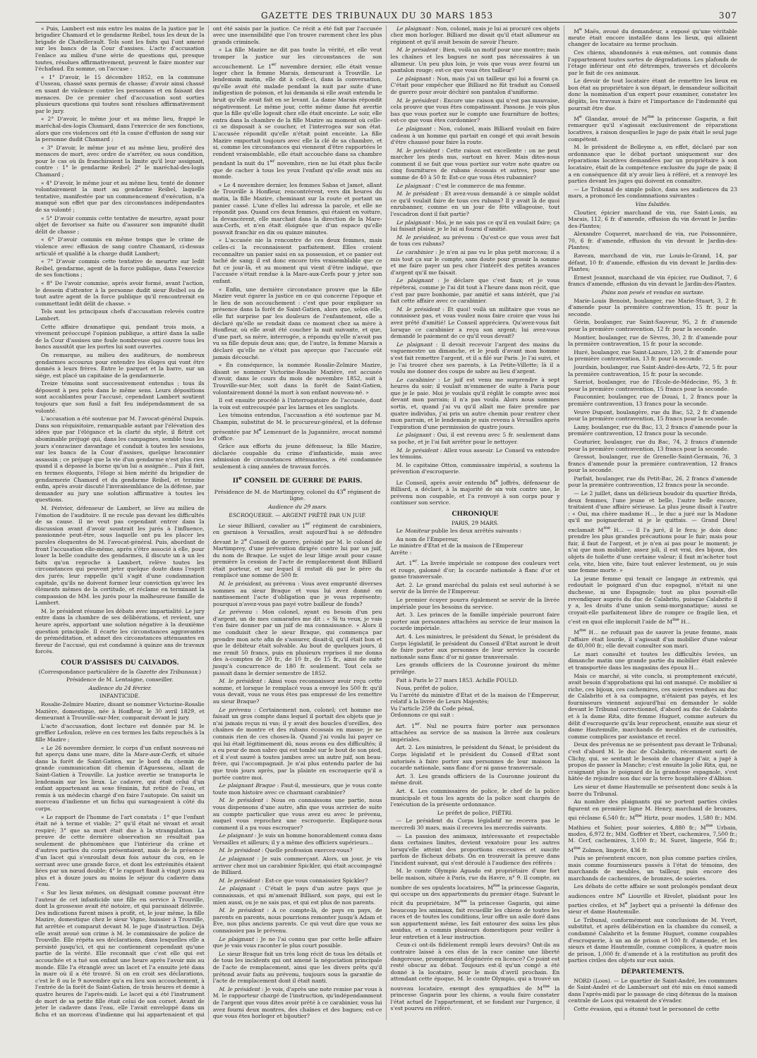GAZETTE DES TRIBUNAUX DU 30 MARS 1853 307
« Puis, Lambert est mis entre les mains de la justice par le brigadier Chamard et le gendarme Reibel, tous les deux de la brigade de Chatellerault. Tels sont les faits qui l'ont amené sur les bancs de la Cour d'assises. L'acte d'accusation l'enlace au milieu d'une série de questions qui, presque toutes, résolues affirmativement, peuvent le faire monter sur l'échafaud. En somme, on l'accuse :
« 1° D'avoir, le 15 décembre 1852, en la commune d'Usseau, chassé sans permis de chasse; d'avoir ainsi chassé en usant de violence contre les personnes et en faisant des menaces. De ce premier chef d'accusation sont sorties plusieurs questions qui toutes sont résolues affirmativement par le jury.
« 2° D'avoir, le même jour et au même lieu, frappé le maréchal-des-logis Chamard, dans l'exercice de ses fonctions, alors que ces violences ont été la cause d'effusion de sang sur la personne dudit Chamard ;
« 3° D'avoir, le même jour et au même lieu, proféré des menaces de mort, avec ordre de s'arrêter, ou sous condition, pour le cas où ils franchiraient la limite qu'il leur assignait, contre : 1° le gendarme Reibel; 2° le maréchal-des-logis Chamard ;
« 4° D'avoir, le même jour et au même lieu, tenté de donner volontairement la mort au gendarme Reibel, laquelle tentative, manifestée par un commencement d'exécution, n'a manqué son effet que par des circonstances indépendantes de sa volonté ;
« 5° D'avoir commis cette tentative de meurtre, ayant pour objet de favoriser sa fuite ou d'assurer son impunité dudit délit de chasse ;
« 6° D'avoir commis en même temps que le crime de violence avec effusion de sang contre Chamard, ci-dessus articulé et qualifié à la charge dudit Lambert;
« 7° D'avoir commis cette tentative de meurtre sur ledit Reibel, gendarme, agent de la force publique, dans l'exercice de ses fonctions ;
« 8° De l'avoir commise, après avoir formé, avant l'action, le dessein d'attenter à la personne dudit sieur Reibel ou de tout autre agent de la force publique qu'il rencontrerait en commettant ledit délit de chasse. »
Tels sont les principaux chefs d'accusation relevés contre Lambert.
Cette affaire dramatique qui, pendant trois mois, a vivement préoccupé l'opinion publique, a attiré dans la salle de la Cour d'assises une foule nombreuse qui couvre tous les bancs aussitôt que les portes lui sont ouvertes.
On remarque, au milieu des auditeurs, de nombreux gendarmes accourus pour entendre les éloges qui vont être donnés à leurs frères. Entre le parquet et la barre, sur un siége, est placé un capitaine de la gendarmerie.
Treize témoins sont successivement entendus ; tous ils déposent à peu près dans le même sens. Leurs dépositions sont accablantes pour l'accusé, cependant Lambert soutient toujours que son fusil a fait feu indépendamment de sa volonté.
L'accusation a été soutenue par M. l'avocat-général Dupuis. Dans son réquisitoire, remarquable autant par l'élévation des idées que par l'élégance et la clarté du style, il flétrit cet abominable préjugé qui, dans les campagnes, semble tous les jours s'enraciner davantage et conduit à toutes les sessions, sur les bancs de la Cour d'assises, quelque braconnier assassin ; ce préjugé que la vie d'un gendarme n'est plus rien quand il a dépassé la borne qu'on lui a assignée... Puis il fait, en termes éloquents, l'éloge si bien mérité du brigadier de gendarmerie Chamard et du gendarme Reibel, et termine enfin, après avoir discuté l'invraisemblance de la défense, par demander au jury une solution affirmative à toutes les questions.
M. Périvier, défenseur de Lambert, se lève au milieu de l'émotion de l'auditoire. Il ne recule pas devant les difficultés de sa cause. Il ne veut pas cependant entrer dans la discussion avant d'avoir soustrait les jurés à l'influence, passionnée peut-être, sous laquelle ont pu les placer les paroles éloquentes de M. l'avocat-général. Puis, abordant de front l'accusation elle-même, après s'être associé à elle, pour louer la belle conduite des gendarmes, il discute un à un les faits qu'on reproche à Lambert, relève toutes les circonstances qui peuvent jeter quelque doute dans l'esprit des jurés; leur rappelle qu'il s'agit d'une condamnation capitale, qu'ils ne doivent former leur conviction qu'avec les éléments mêmes de la certitude, et réclame en terminant la compassion de MM. les jurés pour la malheureuse famille de Lambert.
M. le président résume les débats avec impartialité. Le jury entre dans la chambre de ses délibérations, et revient, une heure après, apportant une solution négative à la deuxième question principale. Il écarte les circonstances aggravantes de préméditation, et admet des circonstances atténuantes en faveur de l'accusé, qui est condamné à quinze ans de travaux forcés.
COUR D'ASSISES DU CALVADOS.
(Correspondance particulière de la Gazette des Tribunaux.)
Présidence de M. Lentaigne, conseiller.
Audience du 24 février.
INFANTICIDE.
Rosalie-Zelmire Mazire, disant se nommer Victorine-Rosalie Mazière, domestique, née à Honfleur, le 30 avril 1829, et demeurant à Trouville-sur-Mer, comparait devant le jury.
L'acte d'accusation, dont lecture est donnée par M. le greffier Lefoulon, relève en ces termes les faits reprochés à la fille Mazire ;
« Le 26 novembre dernier, le corps d'un enfant nouveau-né fut aperçu dans une mare, dite la Mare-aux-Cerfs, et située dans la forêt de Saint-Gatien, sur le bord du chemin de grande communication dit chemin d'Aguesseau, allant de Saint-Gatien à Trouville. La justice avertie se transporta le lendemain sur les lieux. Le cadavre, qui était celui d'un enfant appartenant au sexe féminin, fut retiré de l'eau, et remis à un médecin chargé d'en faire l'autopsie. On saisit un morceau d'indienne et un fichu qui surnageaient à côté du corps.
« Le rapport de l'homme de l'art constata : 1° que l'enfant était né à terme et viable; 2° qu'il était né vivant et avait respiré; 3° que sa mort était due à la strangulation. La preuve de cette dernière observation ne résultait pas seulement de phénomènes que l'intérieur du crâne et d'autres parties du corps présentaient, mais de la présence d'un lacet qui s'enroulait deux fois autour du cou, en le serrant avec une grande force, et dont les extrémités étaient liées par un nœud double; 4° le rapport fixait à vingt jours au plus et à douze jours au moins le séjour du cadavre dans l'eau.
« Sur les lieux mêmes, on désignait comme pouvant être l'auteur de cet infanticide une fille en service à Trouville, dont la grossesse avait été notoire, et qui paraissait délivrée. Des indications furent mises à profit, et, le jour même, la fille Mazire, domestique chez le sieur Vigne, huissier à Trouville, fut arrêtée et comparut devant M. le juge d'instruction. Déjà elle avait avoué son crime à M. le commissaire de police de Trouville. Elle répéta ses déclarations, dans lesquelles elle a persisté jusqu'ici, et qui ne contiennent cependant qu'une partie de la vérité. Elle reconnaît que c'est elle qui est accouchée et a tué son enfant une heure après l'avoir mis au monde. Elle l'a étranglé avec un lacet et l'a ensuite jeté dans la mare où il a été trouvé. Si on en croit ses déclarations, c'est le 8 ou le 9 novembre qu'a eu lieu son accouchement, à l'entrée de la forêt de Saint-Gatien, de trois heures et demie à quatre heures de l'après-midi. Le lacet qui a été l'instrument de mort de sa petite fille était celui de son corset. Avant de jeter le cadavre dans l'eau, elle l'avait enveloppé dans un fichu et un morceau d'indienne qui lui appartenaient et qui ont été saisis par la justice. Ce récit a été fait par l'accusée avec une insensibilité que l'on trouve rarement chez les plus grands criminels.
« La fille Mazire ne dit pas toute la vérité, et elle veut tromper la justice sur les circonstances de son accouchement. Le 1<sup>er</sup> novembre dernier, elle était venue loger chez la femme Marais, demeurant à Trouville. Le lendemain matin, elle dit à celle-ci, dans la conversation, qu'elle avait été malade pendant la nuit par suite d'une indigestion de poisson, et lui demanda si elle avait entendu le bruit qu'elle avait fait en se levant. La dame Marais répondit négativement. Le même jour, cette même dame fut avertie que la fille qu'elle logeait chez elle était enceinte. Le soir, elle entra dans la chambre de la fille Mazire au moment où celle-ci se disposait à se coucher, et l'interrogea sur son état. L'accusée répondit qu'elle n'était point enceinte. La fille Mazire emportait toujours avec elle la clé de sa chambre, et si, comme les circonstances qui viennent d'être rapportées le rendent vraisemblable, elle était accouchée dans sa chambre pendant la nuit du 1<sup>er</sup> novembre, rien ne lui était plus facile que de cacher à tous les yeux l'enfant qu'elle avait mis au monde.
« Le 4 novembre dernier, les femmes Sabas et Jamet, allant de Trouville à Honfleur, rencontrèrent, vers dix heures du matin, la fille Mazire, cheminant sur la route et portant un panier cassé. L'une d'elles lui adressa la parole, et elle ne répondit pas. Quand ces deux femmes, qui étaient en voiture, la devancèrent, elle marchait dans la direction de la Mare-aux-Cerfs, et n'en était éloignée que d'un espace qu'elle pouvait franchir en dix ou quinze minutes.
« L'accusée nie la rencontre de ces deux femmes, mais celles-ci la reconnaissent parfaitement. Elles croient reconnaître un panier saisi en sa possession, et ce panier est taché de sang; il est donc encore très vraisemblable que ce fut ce jour-là, et au moment qui vient d'être indiqué, que l'accusée s'était rendue à la Mare-aux-Cerfs pour y jeter son enfant.
« Enfin, une dernière circonstance prouve que la fille Mazire veut égarer la justice en ce qui concerne l'époque et le lieu de son accouchement : c'est que pour expliquer sa présence dans la forêt de Saint-Gatien, alors que, selon elle, elle fut surprise par les douleurs de l'enfantement, elle a déclaré qu'elle se rendait dans ce moment chez sa mère à Honfleur, où elle avait été coucher la nuit suivante, et que, d'une part, sa mère, interrogée, a répondu qu'elle n'avait pas vu sa fille depuis deux ans; que, de l'autre, la femme Marais a déclaré qu'elle ne s'était pas aperçue que l'accusée eût jamais découché.
« En conséquence, la nommée Rosalie-Zelmire Mazire, disant se nommer Victorine-Rosalie Mazière, est accusée d'avoir, dans le cours du mois de novembre 1852, soit à Trouville-sur-Mer, soit dans la forêt de Saint-Gatien, volontairement donné la mort à son enfant nouveau-né. »
Il est ensuite procédé à l'interrogatoire de l'accusée, dont la voix est entrecoupée par les larmes et les sanglots.
Les témoins entendus, l'accusation a été soutenue par M. Champin, substitut de M. le procureur-général, et la défense présentée par M<sup>e</sup> Lemenuet de la Jugannière, avocat nommé d'office.
Grâce aux efforts du jeune défenseur, la fille Mazire, déclarée coupable du crime d'infanticide, mais avec admission de circonstances atténuantes, a été condamnée seulement à cinq années de travaux forcés.
II<sup>e</sup> CONSEIL DE GUERRE DE PARIS.
Présidence de M. de Martimprey, colonel du 43<sup>e</sup> régiment de ligne.
Audience du 29 mars.
ESCROQUERIE. — ARGENT PRÊTÉ PAR UN JUIF.
Le sieur Billiard, cavalier au 1<sup>er</sup> régiment de carabiniers, en garnison à Versailles, avait aujourd'hui à se défendre devant le 2<sup>e</sup> Conseil de guerre, présidé par M. le colonel de Martimprey, d'une prévention dirigée contre lui par un juif, du nom de Braque. Le sujet de leur litige avait pour cause première la cession de l'acte de remplacement dont Billiard était porteur, et sur lequel il restait dû par le père du remplacé une somme de 500 fr.
M. le président, au prévenu : Vous avez emprunté diverses sommes au sieur Braque et vous lui avez donné en nantissement l'acte d'obligation que je vous représente; pourquoi n'avez-vous pas payé votre bailleur de fonds?
Le prévenu : Mon colonel, ayant eu besoin d'un peu d'argent, un de mes camarades me dit : « Si tu veux, je vais t'en faire donner par un juif de ma connaissance. » Alors il me conduisit chez le sieur Braque, qui commença par prendre mon acte afin de s'assurer, disait-il, qu'il était bon et que le débiteur était solvable. Au bout de quelques jours, il me remit 50 francs, puis en plusieurs reprises il me donna des à-comptes de 20 fr., de 10 fr., de 15 fr., ainsi de suite jusqu'à concurrence de 180 fr. seulement. Tout cela se passait dans le dernier semestre de 1852.
M. le président : Ainsi vous reconnaissez avoir reçu cette somme, et lorsque le remplacé vous a envoyé les 500 fr. qu'il vous devait, vous ne vous êtes pas empressé de les remettre au sieur Braque?
Le prévenu : Certainement non, colonel; cet homme me faisait un gros compte dans lequel il portait des objets que je n'ai jamais reçus ni vus; il y avait des boucles d'oreilles, des chaînes de montre et des rubans écossais en masse; je ne connais rien de ces choses-là. Quand j'ai voulu lui payer ce qui lui était légitimement dû, nous avons eu des difficultés; il a eu peur de mon sabre qui est tombé sur le bout de son pied, et il s'est sauvé à toutes jambes avec un autre juif, son beau-frère, qui l'accompagnait. Je n'ai plus entendu parler de lui que trois jours après, par la plainte en escroquerie qu'il a portée contre moi.
Le plaignant Braque : Faut-il, messieurs, que je vous conte toute mon histoire avec ce charmant carabinier?
M. le président : Nous en connaissons une partie, nous vous dispensons d'une autre, afin que vous arriviez de suite au compte particulier que vous avez eu avec le prévenu, auquel vous reprochez une escroquerie. Expliquez-nous comment il a pu vous escroquer?
Le plaignant : Je suis un homme honorablement connu dans Versailles et ailleurs; il y a même des officiers supérieurs...
M. le président : Quelle profession exercez-vous?
Le plaignant : Je suis commerçant. Alors, un jour, je vis arriver chez moi un carabinier Spickler, qui était accompagné de Billiard.
M. le président : Est-ce que vous connaissiez Spickler?
Le plaignant : C'était le pays d'un autre pays que je connaissais, et qui m'amenait Billiard, son pays, qui est le mien aussi, ou je ne sais pas, et qui est plus de nos parents.
M. le président : A ce compte-là, de pays en pays, de parents en parents, nous pourrions remonter jusqu'à Adam et Eve, nos plus anciens parents. Ce qui veut dire que vous ne connaissiez pas le prévenu.
Le plaignant : Je ne l'ai connu que par cette belle affaire que je vais vous raconter le plus court possible.
Le sieur Braque fait un très long récit de tous les détails et de tous les incidents qui ont amené la négociation principale de l'acte de remplacement, ainsi que les divers prêts qu'il prétend avoir faits au prévenu, toujours sous la garantie de l'acte de remplacement dont il était nanti.
M. le président : Je vois, d'après une note remise par vous à M. le rapporteur chargé de l'instruction, qu'indépendamment de l'argent que vous dites avoir prêté à ce carabinier, vous lui avez fourni deux montres, des chaînes et des bagues; est-ce que vous êtes horloger et bijoutier?
Le plaignant : Non, colonel, mais je lui ai procuré ces objets chez mon horloger. Billiard me disait qu'il était allumeur au régiment et qu'il avait besoin de savoir l'heure.
M. le président : Bien, voilà un motif pour une montre; mais les chaînes et les bagues ne sont pas nécessaires à un allumeur. Un peu plus loin, je vois que vous avez fourni un pantalon rouge; est-ce que vous êtes tailleur?
Le plaignant : Non, mais j'ai un tailleur qui lui a fourni ça. C'était pour empêcher que Billiard ne fût traduit au Conseil de guerre pour avoir déchiré son pantalon d'uniforme.
M. le président : Encore une raison qui n'est pas mauvaise, cela prouve que vous êtes compatissant. Passons. Je vois plus bas que vous portez sur le compte une fourniture de bottes; est-ce que vous êtes cordonnier?
Le plaignant : Non, colonel, mais Billiard voulait en faire cadeau à un homme qui partait en congé et qui avait besoin d'être chaussé pour faire la route.
M. le président : Cette raison est excellente : on ne peut marcher les pieds nus, surtout en hiver. Mais dites-nous comment il se fait que vous portiez sur votre note quatre ou cinq fournitures de rubans écossais et autres, pour une somme de 40 à 50 fr. Est-ce que vous êtes rubannier?
Le plaignant : C'est le commerce de ma femme.
M. le président : Et avez-vous demandé à ce simple soldat ce qu'il voulait faire de tous ces rubans? Il y avait là de quoi enrubanner, comme en un jour de fête villageoise, tout l'escadron dont il fait partie?
Le plaignant : Moi, je ne sais pas ce qu'il en voulait faire; ça lui faisait plaisir, je le lui ai fourni d'amitié.
M. le président, au prévenu : Qu'est-ce que vous avez fait de tous ces rubans?
Le carabinier : Je n'en ai pas vu le plus petit morceau; il a mis tout ça sur le compte, sans doute pour grossir la somme et me faire payer un peu cher l'intérêt des petites avances d'argent qu'il me faisait.
Le plaignant : Je déclare que c'est faux; et je vous répéterai, comme je l'ai dit tout à l'heure dans mon récit, que c'est par pure bonhomie, par amitié et sans intérêt, que j'ai fait cette affaire avec ce carabinier.
M. le président : Et quoi! voilà un militaire que vous ne connaissez pas, et vous voulez nous faire croire que vous lui avez prêté d'amitié! Le Conseil appréciera. Qu'avez-vous fait lorsque ce carabinier a reçu son argent; lui avez-vous demandé le paiement de ce qu'il vous devait?
Le plaignant : Il devait recevoir l'argent des mains du vaguemestre un dimanche, et le jeudi d'avant mon homme s'est fait remettre l'argent, et il a filé sur Paris. Je l'ai suivi, et je l'ai trouvé chez ses parents, à La Petite-Villette; là il a voulu me donner des coups de sabre au lieu d'argent.
Le carabinier : Le juif est venu me surprendre à sept heures du soir; il voulait m'emmener de suite à Paris pour que je le paie. Moi je voulais qu'il réglât le compte avec moi devant mon parrain; il n'a pas voulu. Alors nous sommes sortis, et, quand j'ai vu qu'il allait me faire prendre par quatre individus, j'ai pris un autre chemin pour rentrer chez mon parrain, et le lendemain je suis revenu à Versailles après l'expiration d'une permission de quatre jours.
Le plaignant : Oui, il est revenu avec 5 fr. seulement dans sa poche, et je l'ai fait arrêter pour le nettoyer.
M. le président : Allez vous asseoir. Le Conseil va entendre les témoins.
M. le capitaine Otton, commissaire impérial, a soutenu la prévention d'escroquerie.
Le Conseil, après avoir entendu M<sup>e</sup> Joffrès, défenseur de Billiard, a déclaré, à la majorité de six voix contre une, le prévenu non coupable, et l'a renvoyé à son corps pour y continuer son service.
CHRONIQUE
PARIS, 29 MARS.
Le Moniteur publie les deux arrêtés suivants :
Au nom de l'Empereur,
Le ministre d'Etat et de la maison de l'Empereur
Arrête :
Art. 1<sup>er</sup>. La livrée impériale se compose des couleurs vert et rouge, galonné d'or; la cocarde nationale à flanc d'or et ganse transversale.
Art. 2. Le grand maréchal du palais est seul autorisé à se servir de la livrée de l'Empereur.
Le premier écuyer pourra également se servir de la livrée impériale pour les besoins du service.
Art. 3. Les princes de la famille impériale pourront faire porter aux personnes attachées au service de leur maison la cocarde impériale.
Art. 4. Les ministres, le président du Sénat, le président du Corps législatif, le président du Conseil d'Etat auront le droit de faire porter aux personnes de leur service la cocarde nationale sans flanc d'or ni ganse transversale.
Les grands officiers de la Couronne jouiront du même privilége.
Fait à Paris le 27 mars 1853. Achille FOULD.
Nous, préfet de police,
Vu l'arrêté du ministre d'Etat et de la maison de l'Empereur, relatif à la livrée de Leurs Majestés;
Vu l'article 259 du Code pénal,
Ordonnons ce qui suit :
Art. 1<sup>er</sup>. Nul ne pourra faire porter aux personnes attachées au service de sa maison la livrée aux couleurs impériales.
Art. 2. Les ministres, le président du Sénat, le président du Corps législatif et le président du Conseil d'Etat sont autorisés à faire porter aux personnes de leur maison la cocarde nationale, sans flanc d'or ni ganse transversale.
Art. 3. Les grands officiers de la Couronne jouiront du même droit.
Art. 4. Les commissaires de police, le chef de la police municipale et tous les agents de la police sont chargés de l'exécution de la présente ordonnance.
Le préfet de police, PIÉTRI.
— Le président du Corps législatif ne recevra pas le mercredi 30 mars, mais il recevra les mercredis suivants.
— La passion des animaux, intéressante et respectable dans certaines limites, devient vexatoire pour les autres lorsqu'elle atteint des proportions excessives et suscite parfois de fâcheux débats. On en trouverait la preuve dans l'incident suivant, qui s'est déroulé à l'audience des référés :
M. le comte Olympio Aguado est propriétaire d'une fort belle maison, située à Paris, rue du Havre, n° 9. Il compte, au nombre de ses opulents locataires, M<sup>me</sup> la princesse Gagarin, qui occupe un des appartements du premier étage. Suivant le récit du propriétaire, M<sup>me</sup> la princesse Gagarin, qui aime beaucoup les animaux, fait recueillir les chiens de toutes les races et de toutes les conditions, leur offre un asile doré dans son appartement même, les fait entourer des soins les plus assidus, et a commis plusieurs domestiques pour veiller à leur entretien et à leur instruction.
Ceux-ci ont-ils fidèlement rempli leurs devoirs? Ont-ils au contraire laissé à ces élus de la race canine une liberté dangereuse, promptement dégénérée en licence? Ce point est resté obscur au débat. Toujours est-il qu'un congé a été donné à la locataire, pour le mois d'avril prochain. En attendant cette époque, M. le comte Olympio, qui a trouvé un nouveau locataire, exempt des sympathies de M<sup>me</sup> la princesse Gagarin pour les chiens, a voulu faire constater l'état actuel de l'appartement, et se fondant sur l'urgence, il s'est pourvu en référé.
M<sup>e</sup> Maës, avoué du demandeur, a exposé qu'une véritable meute était encore installée dans les lieux, qui allaient changer de locataire au terme prochain.
Ces chiens, abandonnés à eux-mêmes, ont commis dans l'appartement toutes sortes de dégradations. Les plafonds de l'étage inférieur ont été détrempés, traversés et décolorés par le fait de ces animaux.
Le devoir de tout locataire étant de remettre les lieux en bon état au propriétaire à son départ, le demandeur sollicitait donc la nomination d'un expert pour examiner, constater les dégâts, les travaux à faire et l'importance de l'indemnité qui pourrait être due.
M<sup>e</sup> Glandaz, avoué de M<sup>me</sup> la princesse Gagarin, a fait remarquer qu'il s'agissait exclusivement de réparations locatives, à raison desquelles le juge de paix était le seul juge compétent.
M. le président de Belleyme a, en effet, déclaré par son ordonnance que le débat portant uniquement sur des réparations locatives demandées par un propriétaire à son locataire, était de la compétence exclusive du juge de paix; il a en conséquence dit n'y avoir lieu à référé, et a renvoyé les parties devant les juges qui doivent en connaître.
— Le Tribunal de simple police, dans ses audiences du 23 mars, a prononcé les condamnations suivantes :
Vins falsifiés.
Cloutier, épicier marchand de vin, rue Saint-Louis, au Marais, 112, 6 fr. d'amende, effusion du vin devant le Jardin-des-Plantes;
Alexandre Coqueret, marchand de vin, rue Poissonnière, 70, 6 fr. d'amende, effusion du vin devant le Jardin-des-Plantes;
Raveau, marchand de vin, rue Louis-le-Grand, 14, par défaut, 10 fr. d'amende, effusion du vin devant le Jardin-des-Plantes;
Ernest Jeannot, marchand de vin épicier, rue Oudinot, 7, 6 francs d'amende, effusion du vin devant le Jardin-des-Plantes.
Pains non pesés et vendus en surtaxe.
Marie-Louis Benoist, boulanger, rue Marie-Stuart, 3, 2 fr. d'amende pour la première contravention, 15 fr. pour la seconde.
Gérin, boulanger, rue Saint-Sauveur, 95, 2 fr. d'amende pour la première contravention, 12 fr. pour la seconde.
Montier, boulanger, rue de Sèvres, 30, 2 fr. d'amende pour la première contravention, 15 fr. pour la seconde.
Huré, boulanger, rue Saint-Lazare, 120, 2 fr. d'amende pour la première contravention, 13 fr. pour la seconde.
Jourdain, boulanger, rue Saint-André-des-Arts, 72, 5 fr. pour la première contravention, 15 fr. pour la seconde.
Sarriot, boulanger, rue de l'Ecole-de-Médecine, 95, 3 fr. pour la première contravention, 15 francs pour la seconde.
Fauconnier, boulanger, rue de Douai, 1, 2 francs pour la première contravention, 13 francs pour la seconde.
Veuve Dupont, boulangère, rue du Bac, 52, 2 fr. d'amende pour la première contravention, 15 francs pour la seconde.
Lamy, boulanger, rue du Bac, 13, 2 francs d'amende pour la première contravention, 12 francs pour la seconde.
Couturier, boulanger, rue du Bac, 74, 2 francs d'amende pour la première contravention, 13 francs pour la seconde.
Gressot, boulanger, rue de Grenelle-Saint-Germain, 76, 3 francs d'amende pour la première contravention, 12 francs pour la seconde.
Parfait, boulanger, rue du Petit-Bac, 26, 2 francs d'amende pour la première contravention, 12 francs pour la seconde.
— Le 2 juillet, dans un délicieux boudoir du quartier Bréda, deux femmes, l'une jeune et belle, l'autre belle encore, traitaient d'une affaire sérieuse. La plus jeune disait à l'autre : « Oui, ma chère madame H..., le duc a juré sur la Madone qu'il me poignarderait si je le quittais. — Grand Dieu! exclamait M<sup>me</sup> H... — Il l'a juré, il le fera; je dois donc prendre les plus grandes précautions pour le fuir; mais pour fuir, il faut de l'argent, et je n'en ai pas pour le moment; je n'ai que mon mobilier, assez joli, il est vrai, des bijoux, des objets de toilette d'une certaine valeur; il faut m'acheter tout cela, vite, bien vite, faire tout enlever lestement, ou je suis une femme morte. »
La jeune femme qui tenait ce langage in extremis, qui redoutait le poignard d'un duc espagnol, n'était ni une duchesse, ni une Espagnole; tout au plus pouvait-elle revendiquer auprès du duc de Calabrito, puisque Calabrito il y a, les droits d'une union semi-morganatique; aussi se croyait-elle parfaitement libre de rompre ce fragile lien, et c'est en quoi elle implorait l'aide de M<sup>me</sup> H...
M<sup>me</sup> H... ne refusait pas de sauver la jeune femme, mais l'affaire était lourde, il s'agissait d'un mobilier d'une valeur de 40,000 fr.; elle devait consulter son mari.
Le mari consulté et toutes les difficultés levées, un dimanche matin une grande partie du mobilier était enlevée et transportée dans les magasins des époux H...
Mais ce marché, si vite conclu, si promptement exécuté, avait besoin d'approbations qui lui ont manqué. Ce mobilier si riche, ces bijoux, ces cachemires, ces soieries vendues au duc de Calabrito et à sa compagne, n'étaient pas payés, et les fournisseurs viennent aujourd'hui en demander le solde devant le Tribunal correctionnel, d'abord au duc de Calabrito et à la dame Rita, dite femme Huguet, comme auteurs du délit d'escroquerie qu'ils leur reprochent, ensuite aux sieur et dame Hautemulle, marchands de meubles et de curiosités, comme complices par assistance et recel.
Deux des prévenus ne se présentent pas devant le Tribunal; c'est d'abord M. le duc de Calabrito, récemment sorti de Clichy, qui, se sentant le besoin de changer d'air, a jugé à propos de passer la Manche; c'est ensuite la jolie Rita, qui, ne craignant plus le poignard de la grandesse espagnole, s'est hâtée de rejoindre son duc sur la terre hospitalière d'Albion.
Les sieur et dame Hautemulle se présentent donc seuls à la barre du Tribunal.
Au nombre des plaignants qui se portent parties civiles figurent en première ligne M. Henry, marchand de bronzes, qui réclame 6,540 fr.; M<sup>me</sup> Hirtz, pour modes, 1,580 fr.; MM. Mathieu et Sohier, pour soieries, 4,880 fr.; M<sup>me</sup> Urbain, modes, 6,972 fr.; MM. Goffrier et Ybert, cachemires, 7,500 fr.; M. Cerf, cachemires, 3,100 fr.; M. Suret, lingerie, 956 fr.; M<sup>me</sup> Zolmen, lingerie, 436 fr.
Puis se présentent encore, non plus comme parties civiles, mais comme fournisseurs passés à l'état de témoins, des marchands de meubles, un tailleur, puis encore des marchands de cachemires, de bronzes, de soieries.
Les débats de cette affaire se sont prolongés pendant deux audiences entre M<sup>e</sup> Liouville et Rivolet, plaidant pour les parties civiles, et M<sup>e</sup> Jaybert qui a présenté la défense des sieur et dame Hautemulle.
Le Tribunal, conformément aux conclusions de M. Yvert, substitut, et après délibération en la chambre du conseil, a condamné Calabrito et la femme Huguet, comme coupables d'escroquerie, à un an de prison et 100 fr. d'amende, et les sieurs et dame Hautemulle, comme complices, à quatre mois de prison, 1,000 fr. d'amende et à la restitution au profit des parties civiles des objets sur eux saisis.
DÉPARTEMENTS.
NORD (Loos). — Le quartier de Saint-André, les communes de Saint-André et de Lambersart ont été mis en émoi samedi dans l'après-midi par le passage de cinq détenus de la maison centrale de Loos qui venaient de s'évader.
Cette évasion, qui a étonné tout le personnel de cette